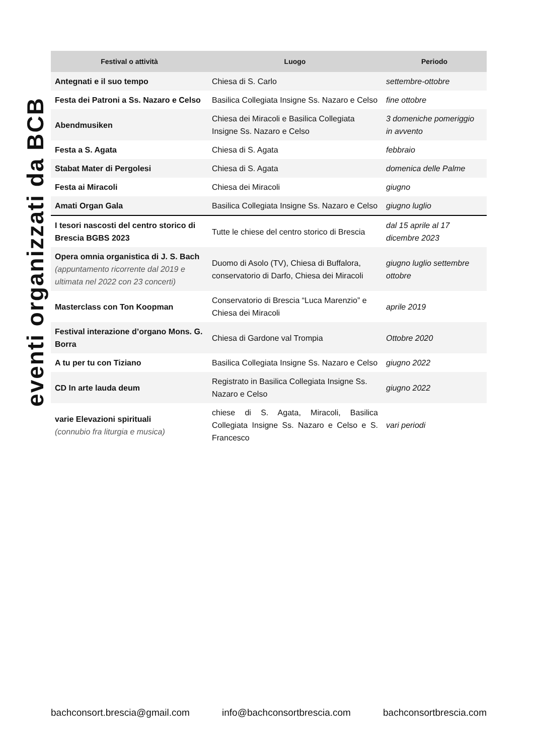eventi organizzati da BCB
| Festival o attività | Luogo | Periodo |
| --- | --- | --- |
| Antegnati e il suo tempo | Chiesa di S. Carlo | settembre-ottobre |
| Festa dei Patroni a Ss. Nazaro e Celso | Basilica Collegiata Insigne Ss. Nazaro e Celso | fine ottobre |
| Abendmusiken | Chiesa dei Miracoli e Basilica Collegiata Insigne Ss. Nazaro e Celso | 3 domeniche pomeriggio in avvento |
| Festa a S. Agata | Chiesa di S. Agata | febbraio |
| Stabat Mater di Pergolesi | Chiesa di S. Agata | domenica delle Palme |
| Festa ai Miracoli | Chiesa dei Miracoli | giugno |
| Amati Organ Gala | Basilica Collegiata Insigne Ss. Nazaro e Celso | giugno luglio |
| I tesori nascosti del centro storico di Brescia BGBS 2023 | Tutte le chiese del centro storico di Brescia | dal 15 aprile al 17 dicembre 2023 |
| Opera omnia organistica di J. S. Bach (appuntamento ricorrente dal 2019 e ultimata nel 2022 con 23 concerti) | Duomo di Asolo (TV), Chiesa di Buffalora, conservatorio di Darfo, Chiesa dei Miracoli | giugno luglio settembre ottobre |
| Masterclass con Ton Koopman | Conservatorio di Brescia “Luca Marenzio” e Chiesa dei Miracoli | aprile 2019 |
| Festival interazione d’organo Mons. G. Borra | Chiesa di Gardone val Trompia | Ottobre 2020 |
| A tu per tu con Tiziano | Basilica Collegiata Insigne Ss. Nazaro e Celso | giugno 2022 |
| CD In arte lauda deum | Registrato in Basilica Collegiata Insigne Ss. Nazaro e Celso | giugno 2022 |
| varie Elevazioni spirituali (connubio fra liturgia e musica) | chiese di S. Agata, Miracoli, Basilica Collegiata Insigne Ss. Nazaro e Celso e S. Francesco | vari periodi |
bachconsort.brescia@gmail.com info@bachconsortbrescia.com bachconsortbrescia.com